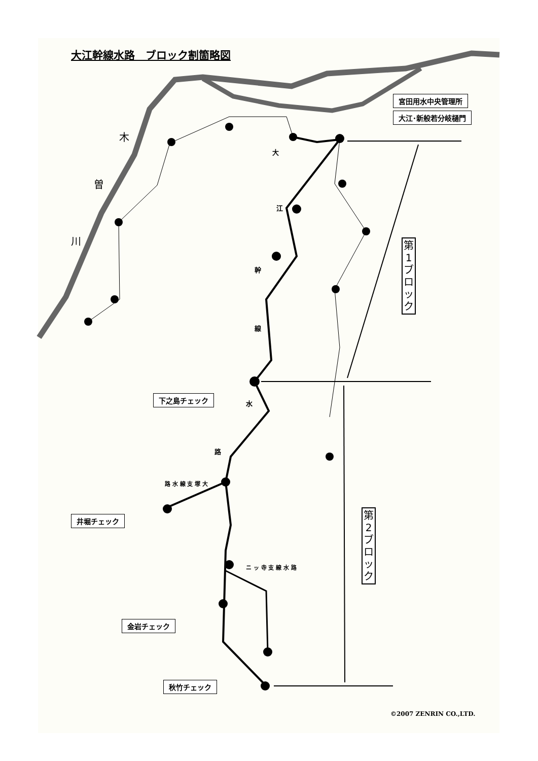大江幹線水路　ブロック割箇略図
宮田用水中央管理所
大江･新般若分岐樋門
木
曽
川
大
江
幹
線
水
路
路 水 線 支 塚 大
ニ ッ 寺 支 線 水 路
第
1
ブ
ロ
ッ
ク
第
2
ブ
ロ
ッ
ク
下之島チェック
井堀チェック
金岩チェック
秋竹チェック
©2007 ZENRIN CO.,LTD.